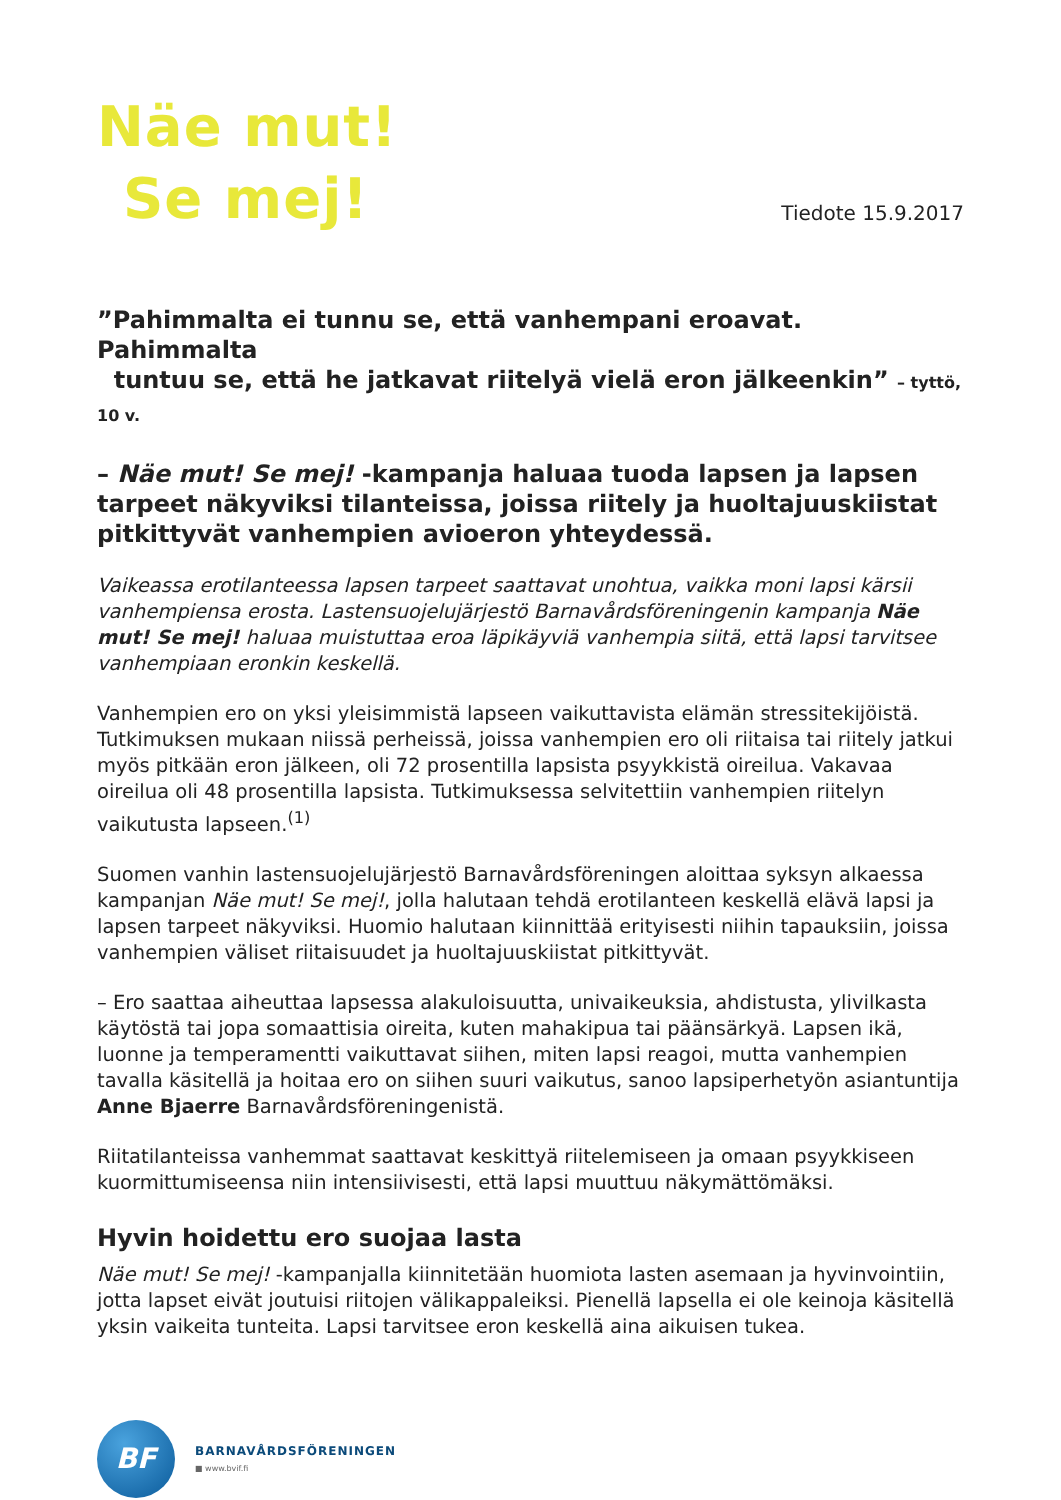Näe mut!
Se mej!
Tiedote 15.9.2017
”Pahimmalta ei tunnu se, että vanhempani eroavat. Pahimmalta
tuntuu se, että he jatkavat riitelyä vielä eron jälkeenkin” – tyttö, 10 v.
– Näe mut! Se mej! -kampanja haluaa tuoda lapsen ja lapsen tarpeet näkyviksi tilanteissa, joissa riitely ja huoltajuuskiistat pitkittyvät vanhempien avioeron yhteydessä.
Vaikeassa erotilanteessa lapsen tarpeet saattavat unohtua, vaikka moni lapsi kärsii vanhempiensa erosta. Lastensuojelujärjestö Barnavårdsföreningenin kampanja Näe mut! Se mej! haluaa muistuttaa eroa läpikäyviä vanhempia siitä, että lapsi tarvitsee vanhempiaan eronkin keskellä.
Vanhempien ero on yksi yleisimmistä lapseen vaikuttavista elämän stressitekijöistä. Tutkimuksen mukaan niissä perheissä, joissa vanhempien ero oli riitaisa tai riitely jatkui myös pitkään eron jälkeen, oli 72 prosentilla lapsista psyykkistä oireilua. Vakavaa oireilua oli 48 prosentilla lapsista. Tutkimuksessa selvitettiin vanhempien riitelyn vaikutusta lapseen.<sup>(1)</sup>
Suomen vanhin lastensuojelujärjestö Barnavårdsföreningen aloittaa syksyn alkaessa kampanjan Näe mut! Se mej!, jolla halutaan tehdä erotilanteen keskellä elävä lapsi ja lapsen tarpeet näkyviksi. Huomio halutaan kiinnittää erityisesti niihin tapauksiin, joissa vanhempien väliset riitaisuudet ja huoltajuuskiistat pitkittyvät.
– Ero saattaa aiheuttaa lapsessa alakuloisuutta, univaikeuksia, ahdistusta, ylivilkasta käytöstä tai jopa somaattisia oireita, kuten mahakipua tai päänsärkyä. Lapsen ikä, luonne ja temperamentti vaikuttavat siihen, miten lapsi reagoi, mutta vanhempien tavalla käsitellä ja hoitaa ero on siihen suuri vaikutus, sanoo lapsiperhetyön asiantuntija Anne Bjaerre Barnavårdsföreningenistä.
Riitatilanteissa vanhemmat saattavat keskittyä riitelemiseen ja omaan psyykkiseen kuormittumiseensa niin intensiivisesti, että lapsi muuttuu näkymättömäksi.
Hyvin hoidettu ero suojaa lasta
Näe mut! Se mej! -kampanjalla kiinnitetään huomiota lasten asemaan ja hyvinvointiin, jotta lapset eivät joutuisi riitojen välikappaleiksi. Pienellä lapsella ei ole keinoja käsitellä yksin vaikeita tunteita. Lapsi tarvitsee eron keskellä aina aikuisen tukea.
BF
BARNAVÅRDSFÖRENINGEN
■ www.bvif.fi